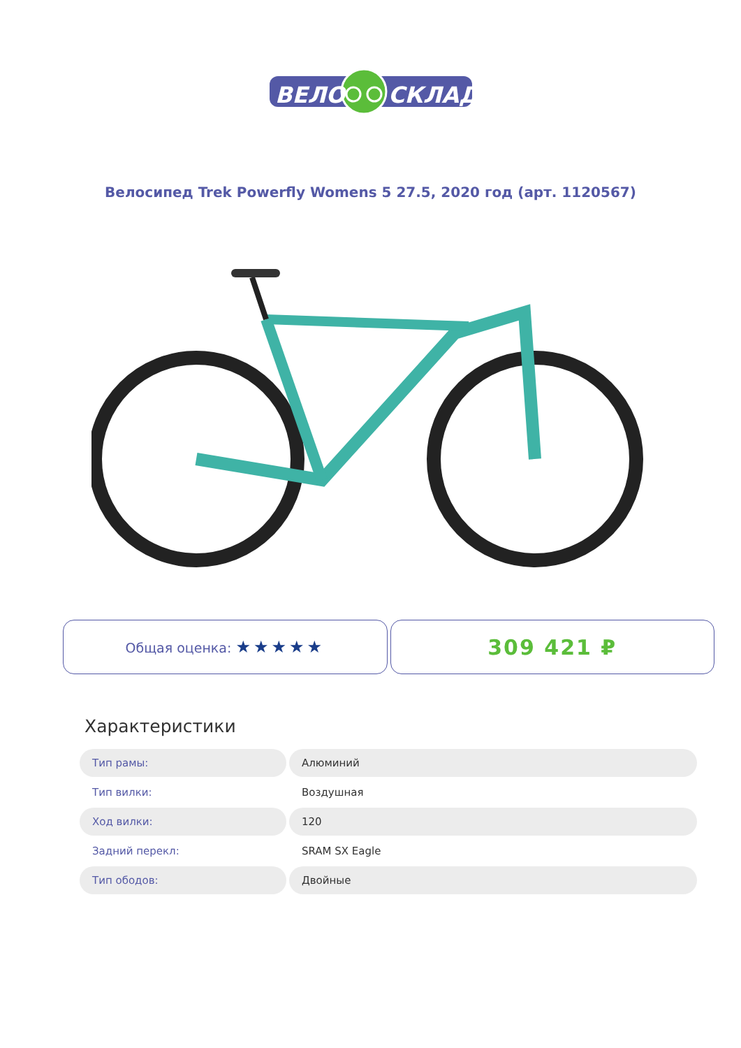ВЕЛО
СКЛАД
Велосипед Trek Powerfly Womens 5 27.5, 2020 год (арт. 1120567)
Общая оценка: ★★★★★
309 421 ₽
Характеристики
| Тип рамы: | Алюминий |
| Тип вилки: | Воздушная |
| Ход вилки: | 120 |
| Задний перекл: | SRAM SX Eagle |
| Тип ободов: | Двойные |